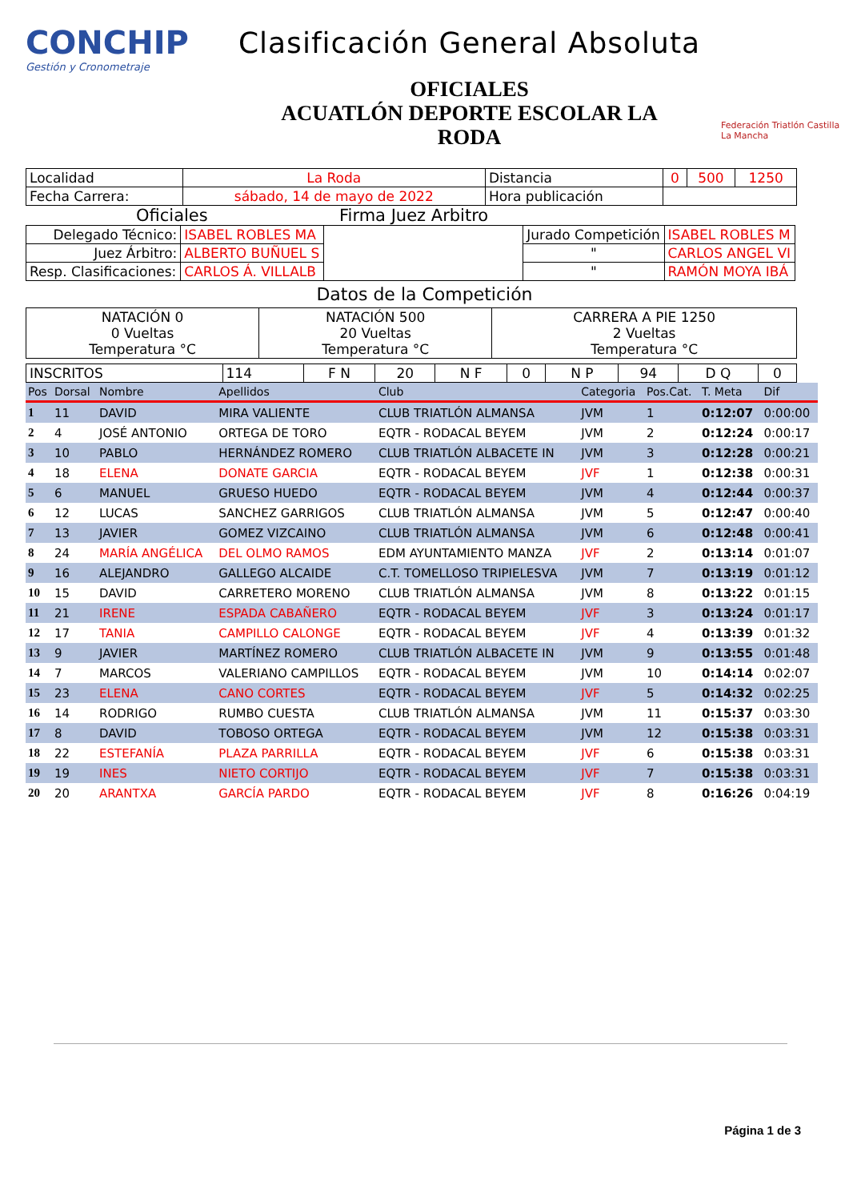CONCHIP
Gestión y Cronometraje
Clasificación General Absoluta
OFICIALES
ACUATLÓN DEPORTE ESCOLAR LA
RODA
Federación Triatlón Castilla La Mancha
| Localidad | La Roda | Distancia | 0 | 500 | 1250 |
| Fecha Carrera: | sábado, 14 de mayo de 2022 | Hora publicación | | | |
Oficiales Firma Juez Arbitro
| Delegado Técnico: | ISABEL ROBLES MA | | Jurado Competición | ISABEL ROBLES M |
| Juez Árbitro: | ALBERTO BUÑUEL S | | " | CARLOS ANGEL VI |
| Resp. Clasificaciones: | CARLOS Á. VILLALB | | " | RAMÓN MOYA IBÁ |
Datos de la Competición
| NATACIÓN 0 0 Vueltas Temperatura °C | NATACIÓN 500 20 Vueltas Temperatura °C | CARRERA A PIE 1250 2 Vueltas Temperatura °C |
| INSCRITOS | 114 | F N | 20 | N F | 0 | N P | 94 | D Q | 0 |
| Pos | Dorsal | Nombre | Apellidos | Club | Categoria | Pos.Cat. | T. Meta | Dif |
| --- | --- | --- | --- | --- | --- | --- | --- | --- |
| 1 | 11 | DAVID | MIRA VALIENTE | CLUB TRIATLÓN ALMANSA | JVM | 1 | 0:12:07 | 0:00:00 |
| 2 | 4 | JOSÉ ANTONIO | ORTEGA DE TORO | EQTR - RODACAL BEYEM | JVM | 2 | 0:12:24 | 0:00:17 |
| 3 | 10 | PABLO | HERNÁNDEZ ROMERO | CLUB TRIATLÓN ALBACETE IN | JVM | 3 | 0:12:28 | 0:00:21 |
| 4 | 18 | ELENA | DONATE GARCIA | EQTR - RODACAL BEYEM | JVF | 1 | 0:12:38 | 0:00:31 |
| 5 | 6 | MANUEL | GRUESO HUEDO | EQTR - RODACAL BEYEM | JVM | 4 | 0:12:44 | 0:00:37 |
| 6 | 12 | LUCAS | SANCHEZ GARRIGOS | CLUB TRIATLÓN ALMANSA | JVM | 5 | 0:12:47 | 0:00:40 |
| 7 | 13 | JAVIER | GOMEZ VIZCAINO | CLUB TRIATLÓN ALMANSA | JVM | 6 | 0:12:48 | 0:00:41 |
| 8 | 24 | MARÍA ANGÉLICA | DEL OLMO RAMOS | EDM AYUNTAMIENTO MANZA | JVF | 2 | 0:13:14 | 0:01:07 |
| 9 | 16 | ALEJANDRO | GALLEGO ALCAIDE | C.T. TOMELLOSO TRIPIELESVA | JVM | 7 | 0:13:19 | 0:01:12 |
| 10 | 15 | DAVID | CARRETERO MORENO | CLUB TRIATLÓN ALMANSA | JVM | 8 | 0:13:22 | 0:01:15 |
| 11 | 21 | IRENE | ESPADA CABAÑERO | EQTR - RODACAL BEYEM | JVF | 3 | 0:13:24 | 0:01:17 |
| 12 | 17 | TANIA | CAMPILLO CALONGE | EQTR - RODACAL BEYEM | JVF | 4 | 0:13:39 | 0:01:32 |
| 13 | 9 | JAVIER | MARTÍNEZ ROMERO | CLUB TRIATLÓN ALBACETE IN | JVM | 9 | 0:13:55 | 0:01:48 |
| 14 | 7 | MARCOS | VALERIANO CAMPILLOS | EQTR - RODACAL BEYEM | JVM | 10 | 0:14:14 | 0:02:07 |
| 15 | 23 | ELENA | CANO CORTES | EQTR - RODACAL BEYEM | JVF | 5 | 0:14:32 | 0:02:25 |
| 16 | 14 | RODRIGO | RUMBO CUESTA | CLUB TRIATLÓN ALMANSA | JVM | 11 | 0:15:37 | 0:03:30 |
| 17 | 8 | DAVID | TOBOSO ORTEGA | EQTR - RODACAL BEYEM | JVM | 12 | 0:15:38 | 0:03:31 |
| 18 | 22 | ESTEFANÍA | PLAZA PARRILLA | EQTR - RODACAL BEYEM | JVF | 6 | 0:15:38 | 0:03:31 |
| 19 | 19 | INES | NIETO CORTIJO | EQTR - RODACAL BEYEM | JVF | 7 | 0:15:38 | 0:03:31 |
| 20 | 20 | ARANTXA | GARCÍA PARDO | EQTR - RODACAL BEYEM | JVF | 8 | 0:16:26 | 0:04:19 |
Página 1 de 3